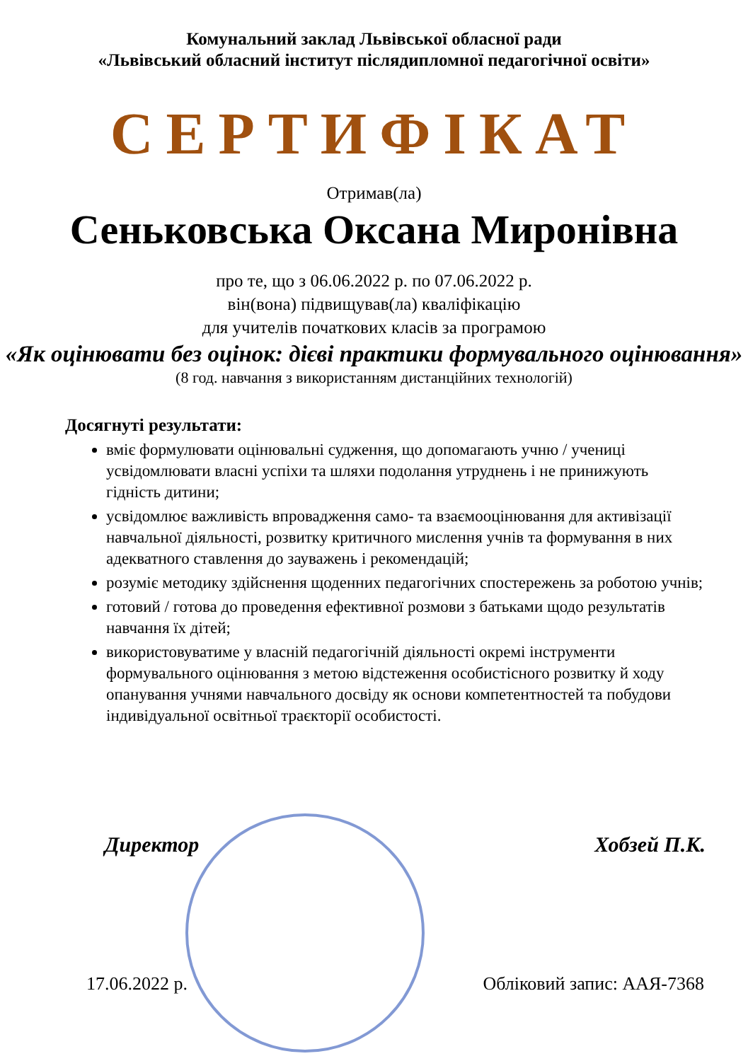Комунальний заклад Львівської обласної ради
«Львівський обласний інститут післядипломної педагогічної освіти»
СЕРТИФІКАТ
Отримав(ла)
Сеньковська Оксана Миронівна
про те, що з 06.06.2022 р. по 07.06.2022 р.
він(вона) підвищував(ла) кваліфікацію
для учителів початкових класів за програмою
«Як оцінювати без оцінок: дієві практики формувального оцінювання»
(8 год. навчання з використанням дистанційних технологій)
Досягнуті результати:
вміє формулювати оцінювальні судження, що допомагають учню / учениці усвідомлювати власні успіхи та шляхи подолання утруднень і не принижують гідність дитини;
усвідомлює важливість впровадження само- та взаємооцінювання для активізації навчальної діяльності, розвитку критичного мислення учнів та формування в них адекватного ставлення до зауважень і рекомендацій;
розуміє методику здійснення щоденних педагогічних спостережень за роботою учнів;
готовий / готова до проведення ефективної розмови з батьками щодо результатів навчання їх дітей;
використовуватиме у власній педагогічній діяльності окремі інструменти формувального оцінювання з метою відстеження особистісного розвитку й ходу опанування учнями навчального досвіду як основи компетентностей та побудови індивідуальної освітньої траєкторії особистості.
Директор Хобзей П.К.
17.06.2022 р. Обліковий запис: ААЯ-7368